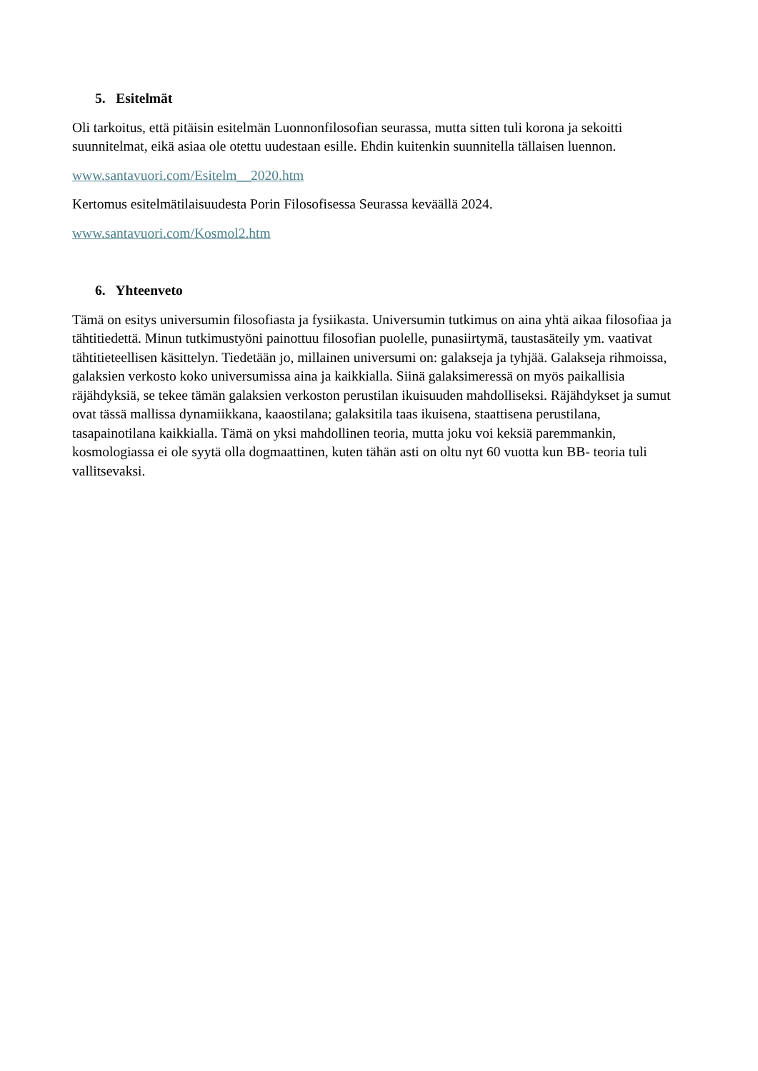5. Esitelmät
Oli tarkoitus, että pitäisin esitelmän Luonnonfilosofian seurassa, mutta sitten tuli korona ja sekoitti suunnitelmat, eikä asiaa ole otettu uudestaan esille. Ehdin kuitenkin suunnitella tällaisen luennon.
www.santavuori.com/Esitelm__2020.htm
Kertomus esitelmätilaisuudesta Porin Filosofisessa Seurassa keväällä 2024.
www.santavuori.com/Kosmol2.htm
6. Yhteenveto
Tämä on esitys universumin filosofiasta ja fysiikasta. Universumin tutkimus on aina yhtä aikaa filosofiaa ja tähtitiedettä. Minun tutkimustyöni painottuu filosofian puolelle, punasiirtymä, taustasäteily ym. vaativat tähtitieteellisen käsittelyn. Tiedetään jo, millainen universumi on: galakseja ja tyhjää. Galakseja rihmoissa, galaksien verkosto koko universumissa aina ja kaikkialla. Siinä galaksimeressä on myös paikallisia räjähdyksiä, se tekee tämän galaksien verkoston perustilan ikuisuuden mahdolliseksi. Räjähdykset ja sumut ovat tässä mallissa dynamiikkana, kaaostilana; galaksitila taas ikuisena, staattisena perustilana, tasapainotilana kaikkialla. Tämä on yksi mahdollinen teoria, mutta joku voi keksiä paremmankin, kosmologiassa ei ole syytä olla dogmaattinen, kuten tähän asti on oltu nyt 60 vuotta kun BB- teoria tuli vallitsevaksi.